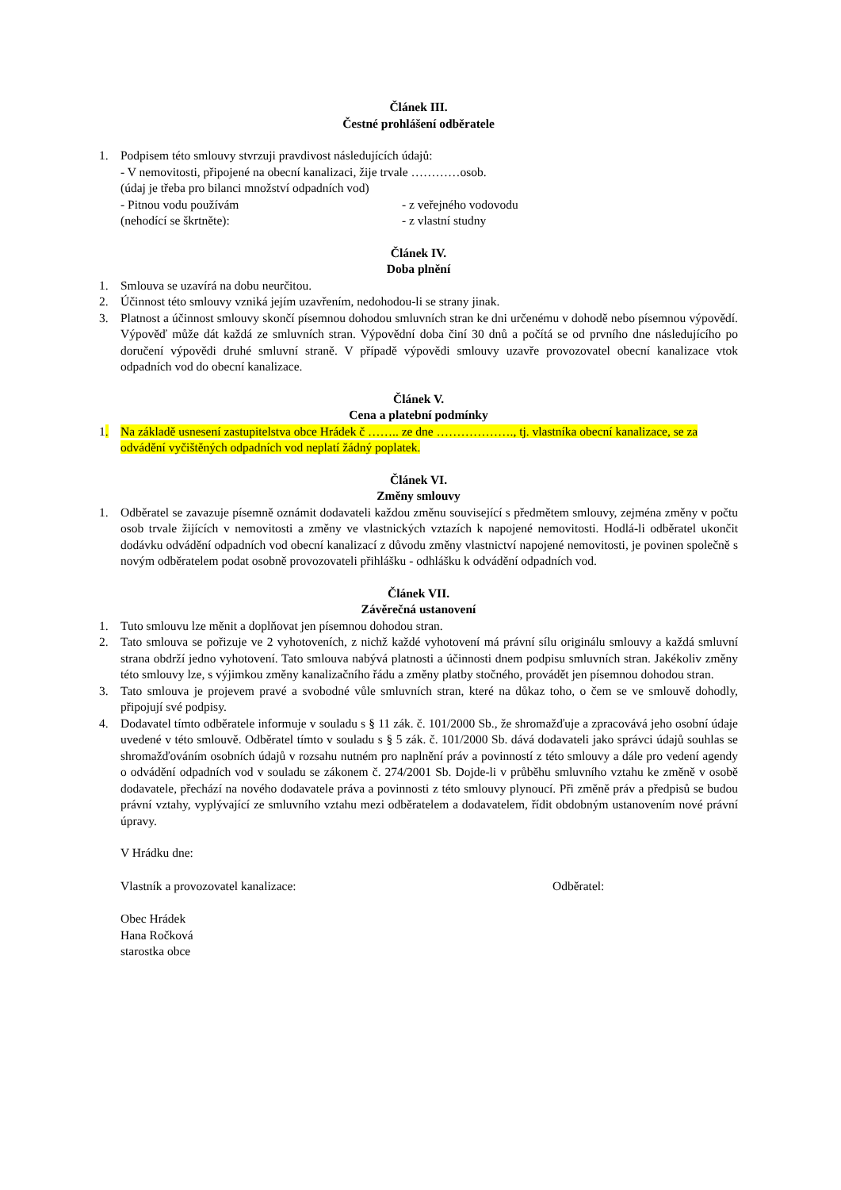Článek III.
Čestné prohlášení odběratele
1. Podpisem této smlouvy stvrzuji pravdivost následujících údajů:
- V nemovitosti, připojené na obecní kanalizaci, žije trvale …………osob.
(údaj je třeba pro bilanci množství odpadních vod)
- Pitnou vodu používám - z veřejného vodovodu
(nehodící se škrtněte): - z vlastní studny
Článek IV.
Doba plnění
1. Smlouva se uzavírá na dobu neurčitou.
2. Účinnost této smlouvy vzniká jejím uzavřením, nedohodou-li se strany jinak.
3. Platnost a účinnost smlouvy skončí písemnou dohodou smluvních stran ke dni určenému v dohodě nebo písemnou výpovědí. Výpověď může dát každá ze smluvních stran. Výpovědní doba činí 30 dnů a počítá se od prvního dne následujícího po doručení výpovědi druhé smluvní straně. V případě výpovědi smlouvy uzavře provozovatel obecní kanalizace vtok odpadních vod do obecní kanalizace.
Článek V.
Cena a platební podmínky
1. Na základě usnesení zastupitelstva obce Hrádek č …….. ze dne ………………., tj. vlastníka obecní kanalizace, se za odvádění vyčištěných odpadních vod neplatí žádný poplatek.
Článek VI.
Změny smlouvy
1. Odběratel se zavazuje písemně oznámit dodavateli každou změnu související s předmětem smlouvy, zejména změny v počtu osob trvale žijících v nemovitosti a změny ve vlastnických vztazích k napojené nemovitosti. Hodlá-li odběratel ukončit dodávku odvádění odpadních vod obecní kanalizací z důvodu změny vlastnictví napojené nemovitosti, je povinen společně s novým odběratelem podat osobně provozovateli přihlášku - odhlášku k odvádění odpadních vod.
Článek VII.
Závěrečná ustanovení
1. Tuto smlouvu lze měnit a doplňovat jen písemnou dohodou stran.
2. Tato smlouva se pořizuje ve 2 vyhotoveních, z nichž každé vyhotovení má právní sílu originálu smlouvy a každá smluvní strana obdrží jedno vyhotovení. Tato smlouva nabývá platnosti a účinnosti dnem podpisu smluvních stran. Jakékoliv změny této smlouvy lze, s výjimkou změny kanalizačního řádu a změny platby stočného, provádět jen písemnou dohodou stran.
3. Tato smlouva je projevem pravé a svobodné vůle smluvních stran, které na důkaz toho, o čem se ve smlouvě dohodly, připojují své podpisy.
4. Dodavatel tímto odběratele informuje v souladu s § 11 zák. č. 101/2000 Sb., že shromažďuje a zpracovává jeho osobní údaje uvedené v této smlouvě. Odběratel tímto v souladu s § 5 zák. č. 101/2000 Sb. dává dodavateli jako správci údajů souhlas se shromažďováním osobních údajů v rozsahu nutném pro naplnění práv a povinností z této smlouvy a dále pro vedení agendy o odvádění odpadních vod v souladu se zákonem č. 274/2001 Sb. Dojde-li v průběhu smluvního vztahu ke změně v osobě dodavatele, přechází na nového dodavatele práva a povinnosti z této smlouvy plynoucí. Při změně práv a předpisů se budou právní vztahy, vyplývající ze smluvního vztahu mezi odběratelem a dodavatelem, řídit obdobným ustanovením nové právní úpravy.
V Hrádku dne:
Vlastník a provozovatel kanalizace: Odběratel:
Obec Hrádek
Hana Ročková
starostka obce